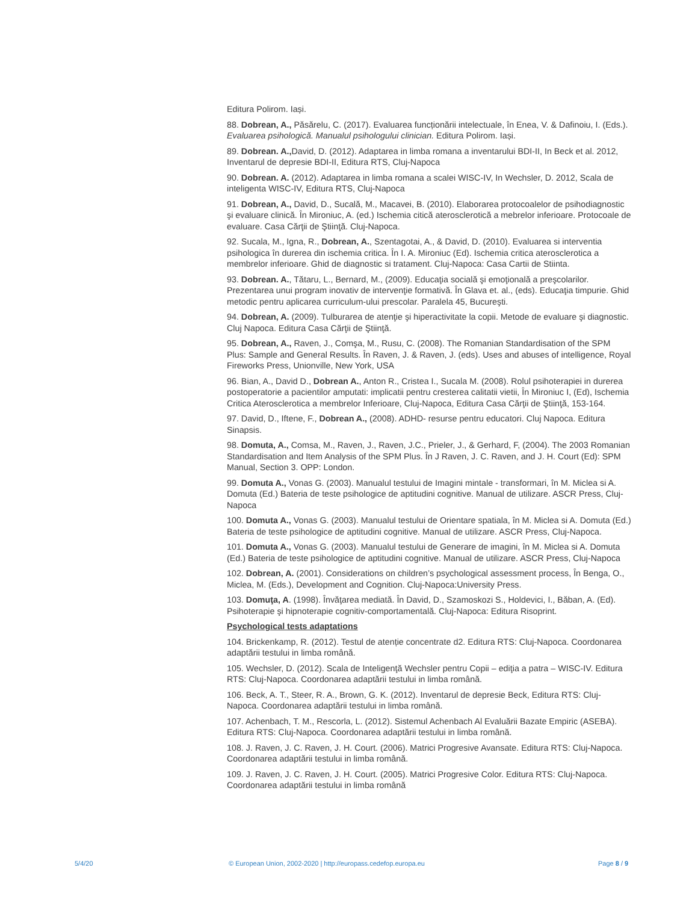Editura Polirom. Iași.
88. Dobrean, A., Păsărelu, C. (2017). Evaluarea funcționării intelectuale, în Enea, V. & Dafinoiu, I. (Eds.). Evaluarea psihologică. Manualul psihologului clinician. Editura Polirom. Iași.
89. Dobrean. A., David, D. (2012). Adaptarea in limba romana a inventarului BDI-II, In Beck et al. 2012, Inventarul de depresie BDI-II, Editura RTS, Cluj-Napoca
90. Dobrean. A. (2012). Adaptarea in limba romana a scalei WISC-IV, In Wechsler, D. 2012, Scala de inteligenta WISC-IV, Editura RTS, Cluj-Napoca
91. Dobrean, A., David, D., Sucală, M., Macavei, B. (2010). Elaborarea protocoalelor de psihodiagnostic şi evaluare clinică. În Mironiuc, A. (ed.) Ischemia citică aterosclerotică a mebrelor inferioare. Protocoale de evaluare. Casa Cărţii de Ştiinţă. Cluj-Napoca.
92. Sucala, M., Igna, R., Dobrean, A., Szentagotai, A., & David, D. (2010). Evaluarea si interventia psihologica în durerea din ischemia critica. În I. A. Mironiuc (Ed). Ischemia critica aterosclerotica a membrelor inferioare. Ghid de diagnostic si tratament. Cluj-Napoca: Casa Cartii de Stiinta.
93. Dobrean. A., Tătaru, L., Bernard, M., (2009). Educaţia socială şi emoţională a preşcolarilor. Prezentarea unui program inovativ de intervenţie formativă. În Glava et. al., (eds). Educaţia timpurie. Ghid metodic pentru aplicarea curriculum-ului prescolar. Paralela 45, Bucureşti.
94. Dobrean, A. (2009). Tulburarea de atenţie şi hiperactivitate la copii. Metode de evaluare şi diagnostic. Cluj Napoca. Editura Casa Cărţii de Ştiinţă.
95. Dobrean, A., Raven, J., Comşa, M., Rusu, C. (2008). The Romanian Standardisation of the SPM Plus: Sample and General Results. În Raven, J. & Raven, J. (eds). Uses and abuses of intelligence, Royal Fireworks Press, Unionville, New York, USA
96. Bian, A., David D., Dobrean A., Anton R., Cristea I., Sucala M. (2008). Rolul psihoterapiei in durerea postoperatorie a pacientilor amputati: implicatii pentru cresterea calitatii vietii, În Mironiuc I, (Ed), Ischemia Critica Aterosclerotica a membrelor Inferioare, Cluj-Napoca, Editura Casa Cărţii de Ştiinţă, 153-164.
97. David, D., Iftene, F., Dobrean A., (2008). ADHD- resurse pentru educatori. Cluj Napoca. Editura Sinapsis.
98. Domuta, A., Comsa, M., Raven, J., Raven, J.C., Prieler, J., & Gerhard, F, (2004). The 2003 Romanian Standardisation and Item Analysis of the SPM Plus. În J Raven, J. C. Raven, and J. H. Court (Ed): SPM Manual, Section 3. OPP: London.
99. Domuta A., Vonas G. (2003). Manualul testului de Imagini mintale - transformari, în M. Miclea si A. Domuta (Ed.) Bateria de teste psihologice de aptitudini cognitive. Manual de utilizare. ASCR Press, Cluj-Napoca
100. Domuta A., Vonas G. (2003). Manualul testului de Orientare spatiala, în M. Miclea si A. Domuta (Ed.) Bateria de teste psihologice de aptitudini cognitive. Manual de utilizare. ASCR Press, Cluj-Napoca.
101. Domuta A., Vonas G. (2003). Manualul testului de Generare de imagini, în M. Miclea si A. Domuta (Ed.) Bateria de teste psihologice de aptitudini cognitive. Manual de utilizare. ASCR Press, Cluj-Napoca
102. Dobrean, A. (2001). Considerations on children’s psychological assessment process, În Benga, O., Miclea, M. (Eds.), Development and Cognition. Cluj-Napoca:University Press.
103. Domuţa, A. (1998). Învăţarea mediată. În David, D., Szamoskozi S., Holdevici, I., Băban, A. (Ed). Psihoterapie şi hipnoterapie cognitiv-comportamentală. Cluj-Napoca: Editura Risoprint.
Psychological tests adaptations
104. Brickenkamp, R. (2012). Testul de atenție concentrate d2. Editura RTS: Cluj-Napoca. Coordonarea adaptării testului in limba română.
105. Wechsler, D. (2012). Scala de Inteligenţă Wechsler pentru Copii – ediţia a patra – WISC-IV. Editura RTS: Cluj-Napoca. Coordonarea adaptării testului in limba română.
106. Beck, A. T., Steer, R. A., Brown, G. K. (2012). Inventarul de depresie Beck, Editura RTS: Cluj-Napoca. Coordonarea adaptării testului in limba română.
107. Achenbach, T. M., Rescorla, L. (2012). Sistemul Achenbach Al Evaluării Bazate Empiric (ASEBA). Editura RTS: Cluj-Napoca. Coordonarea adaptării testului in limba română.
108. J. Raven, J. C. Raven, J. H. Court. (2006). Matrici Progresive Avansate. Editura RTS: Cluj-Napoca. Coordonarea adaptării testului in limba română.
109. J. Raven, J. C. Raven, J. H. Court. (2005). Matrici Progresive Color. Editura RTS: Cluj-Napoca. Coordonarea adaptării testului in limba română
5/4/20 © European Union, 2002-2020 | http://europass.cedefop.europa.eu Page 8 / 9